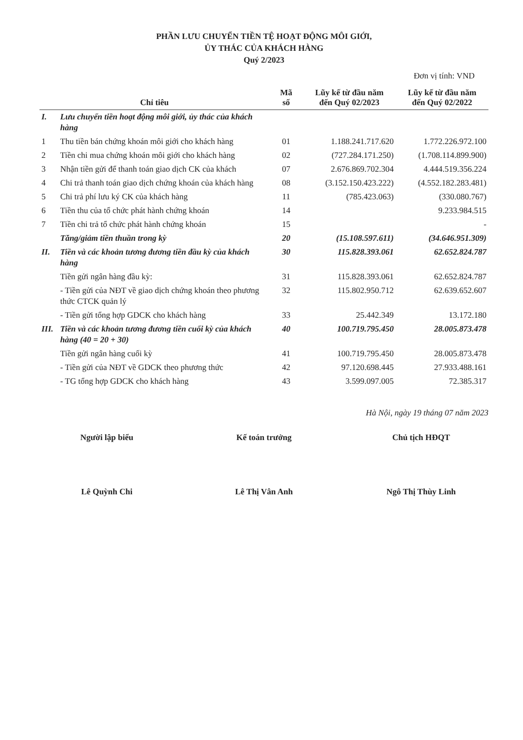PHẦN LƯU CHUYỂN TIỀN TỆ HOẠT ĐỘNG MÔI GIỚI,
ỦY THÁC CỦA KHÁCH HÀNG
Quý 2/2023
Đơn vị tính: VND
| Chỉ tiêu | | Mã số | Lũy kế từ đầu năm đến Quý 02/2023 | Lũy kế từ đầu năm đến Quý 02/2022 |
| --- | --- | --- | --- | --- |
| I. | Lưu chuyển tiền hoạt động môi giới, ủy thác của khách hàng | | | |
| 1 | Thu tiền bán chứng khoán môi giới cho khách hàng | 01 | 1.188.241.717.620 | 1.772.226.972.100 |
| 2 | Tiền chi mua chứng khoán môi giới cho khách hàng | 02 | (727.284.171.250) | (1.708.114.899.900) |
| 3 | Nhận tiền gửi để thanh toán giao dịch CK của khách | 07 | 2.676.869.702.304 | 4.444.519.356.224 |
| 4 | Chi trả thanh toán giao dịch chứng khoán của khách hàng | 08 | (3.152.150.423.222) | (4.552.182.283.481) |
| 5 | Chi trả phí lưu ký CK của khách hàng | 11 | (785.423.063) | (330.080.767) |
| 6 | Tiền thu của tổ chức phát hành chứng khoán | 14 | | 9.233.984.515 |
| 7 | Tiền chi trả tổ chức phát hành chứng khoán | 15 | | - |
| | Tăng/giảm tiền thuần trong kỳ | 20 | (15.108.597.611) | (34.646.951.309) |
| II. | Tiền và các khoản tương đương tiền đầu kỳ của khách hàng | 30 | 115.828.393.061 | 62.652.824.787 |
| | Tiền gửi ngân hàng đầu kỳ: | 31 | 115.828.393.061 | 62.652.824.787 |
| | - Tiền gửi của NĐT về giao dịch chứng khoán theo phương thức CTCK quản lý | 32 | 115.802.950.712 | 62.639.652.607 |
| | - Tiền gửi tổng hợp GDCK cho khách hàng | 33 | 25.442.349 | 13.172.180 |
| III. | Tiền và các khoản tương đương tiền cuối kỳ của khách hàng (40 = 20 + 30) | 40 | 100.719.795.450 | 28.005.873.478 |
| | Tiền gửi ngân hàng cuối kỳ | 41 | 100.719.795.450 | 28.005.873.478 |
| | - Tiền gửi của NĐT về GDCK theo phương thức | 42 | 97.120.698.445 | 27.933.488.161 |
| | - TG tổng hợp GDCK cho khách hàng | 43 | 3.599.097.005 | 72.385.317 |
Hà Nội, ngày 19 tháng 07 năm 2023
Người lập biểu
Lê Quỳnh Chi
Kế toán trưởng
Lê Thị Vân Anh
Chủ tịch HĐQT
Ngô Thị Thùy Linh